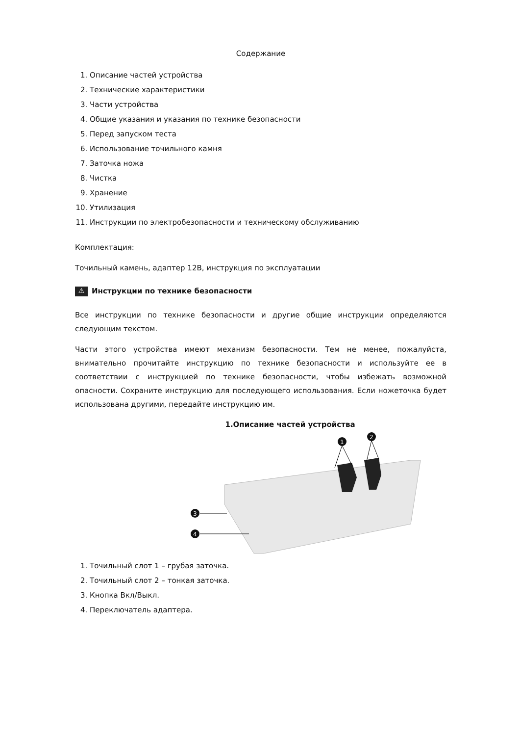Содержание
1. Описание частей устройства
2. Технические характеристики
3. Части устройства
4. Общие указания и указания по технике безопасности
5. Перед запуском теста
6. Использование точильного камня
7. Заточка ножа
8. Чистка
9. Хранение
10. Утилизация
11. Инструкции по электробезопасности и техническому обслуживанию
Комплектация:
Точильный камень, адаптер 12В, инструкция по эксплуатации
⚠ Инструкции по технике безопасности
Все инструкции по технике безопасности и другие общие инструкции определяются следующим текстом.
Части этого устройства имеют механизм безопасности. Тем не менее, пожалуйста, внимательно прочитайте инструкцию по технике безопасности и используйте ее в соответствии с инструкцией по технике безопасности, чтобы избежать возможной опасности. Сохраните инструкцию для последующего использования. Если ножеточка будет использована другими, передайте инструкцию им.
1.Описание частей устройства
1
2
3
4
1. Точильный слот 1 – грубая заточка.
2. Точильный слот 2 – тонкая заточка.
3. Кнопка Вкл/Выкл.
4. Переключатель адаптера.